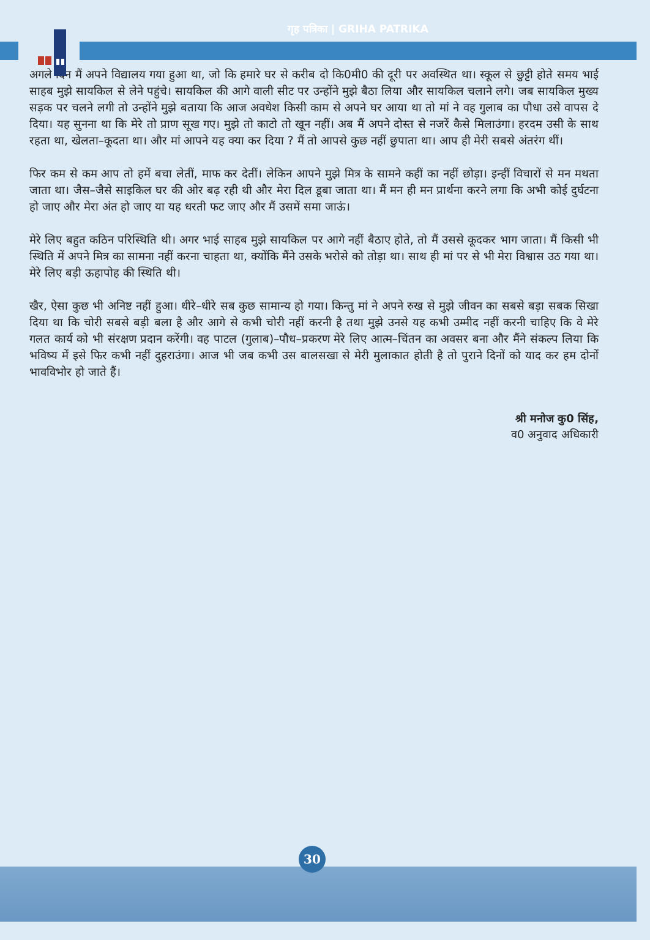गृह पत्रिका | GRIHA PATRIKA
अगले दिन मैं अपने विद्यालय गया हुआ था, जो कि हमारे घर से करीब दो कि0मी0 की दूरी पर अवस्थित था। स्कूल से छुट्टी होते समय भाई साहब मुझे सायकिल से लेने पहुंचे। सायकिल की आगे वाली सीट पर उन्होंने मुझे बैठा लिया और सायकिल चलाने लगे। जब सायकिल मुख्य सड़क पर चलने लगी तो उन्होंने मुझे बताया कि आज अवधेश किसी काम से अपने घर आया था तो मां ने वह गुलाब का पौधा उसे वापस दे दिया। यह सुनना था कि मेरे तो प्राण सूख गए। मुझे तो काटो तो खून नहीं। अब मैं अपने दोस्त से नजरें कैसे मिलाउंगा। हरदम उसी के साथ रहता था, खेलता–कूदता था। और मां आपने यह क्या कर दिया ? मैं तो आपसे कुछ नहीं छुपाता था। आप ही मेरी सबसे अंतरंग थीं।
फिर कम से कम आप तो हमें बचा लेतीं, माफ कर देतीं। लेकिन आपने मुझे मित्र के सामने कहीं का नहीं छोड़ा। इन्हीं विचारों से मन मथता जाता था। जैस–जैसे साइकिल घर की ओर बढ़ रही थी और मेरा दिल डूबा जाता था। मैं मन ही मन प्रार्थना करने लगा कि अभी कोई दुर्घटना हो जाए और मेरा अंत हो जाए या यह धरती फट जाए और मैं उसमें समा जाऊं।
मेरे लिए बहुत कठिन परिस्थिति थी। अगर भाई साहब मुझे सायकिल पर आगे नहीं बैठाए होते, तो मैं उससे कूदकर भाग जाता। मैं किसी भी स्थिति में अपने मित्र का सामना नहीं करना चाहता था, क्योंकि मैंने उसके भरोसे को तोड़ा था। साथ ही मां पर से भी मेरा विश्वास उठ गया था। मेरे लिए बड़ी ऊहापोह की स्थिति थी।
खैर, ऐसा कुछ भी अनिष्ट नहीं हुआ। धीरे–धीरे सब कुछ सामान्य हो गया। किन्तु मां ने अपने रुख से मुझे जीवन का सबसे बड़ा सबक सिखा दिया था कि चोरी सबसे बड़ी बला है और आगे से कभी चोरी नहीं करनी है तथा मुझे उनसे यह कभी उम्मीद नहीं करनी चाहिए कि वे मेरे गलत कार्य को भी संरक्षण प्रदान करेंगी। वह पाटल (गुलाब)–पौध–प्रकरण मेरे लिए आत्म–चिंतन का अवसर बना और मैंने संकल्प लिया कि भविष्य में इसे फिर कभी नहीं दुहराउंगा। आज भी जब कभी उस बालसखा से मेरी मुलाकात होती है तो पुराने दिनों को याद कर हम दोनों भावविभोर हो जाते हैं।
श्री मनोज कु0 सिंह,
व0 अनुवाद अधिकारी
30